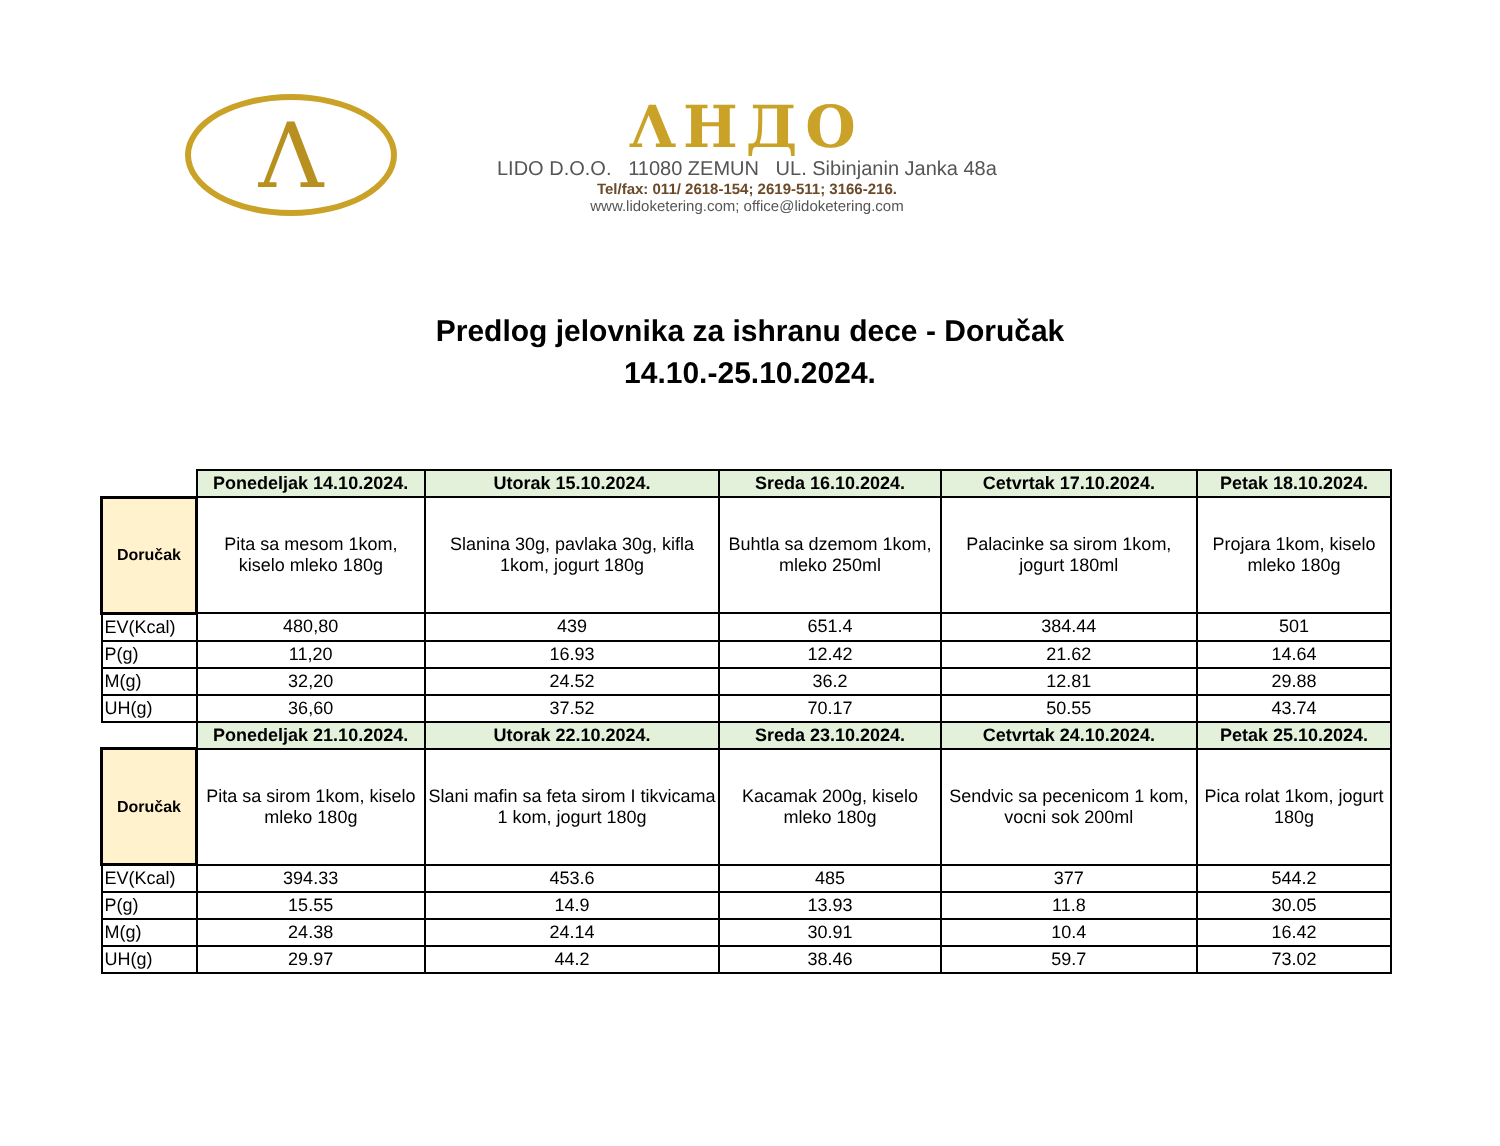Λ
ΛHДO
LIDO D.O.O. 11080 ZEMUN UL. Sibinjanin Janka 48a
Tel/fax: 011/ 2618-154; 2619-511; 3166-216.
www.lidoketering.com; office@lidoketering.com
Predlog jelovnika za ishranu dece - Doručak
14.10.-25.10.2024.
| | Ponedeljak 14.10.2024. | Utorak 15.10.2024. | Sreda 16.10.2024. | Cetvrtak 17.10.2024. | Petak 18.10.2024. |
| Doručak | Pita sa mesom 1kom, kiselo mleko 180g | Slanina 30g, pavlaka 30g, kifla 1kom, jogurt 180g | Buhtla sa dzemom 1kom, mleko 250ml | Palacinke sa sirom 1kom, jogurt 180ml | Projara 1kom, kiselo mleko 180g |
| EV(Kcal) | 480,80 | 439 | 651.4 | 384.44 | 501 |
| P(g) | 11,20 | 16.93 | 12.42 | 21.62 | 14.64 |
| M(g) | 32,20 | 24.52 | 36.2 | 12.81 | 29.88 |
| UH(g) | 36,60 | 37.52 | 70.17 | 50.55 | 43.74 |
| | Ponedeljak 21.10.2024. | Utorak 22.10.2024. | Sreda 23.10.2024. | Cetvrtak 24.10.2024. | Petak 25.10.2024. |
| Doručak | Pita sa sirom 1kom, kiselo mleko 180g | Slani mafin sa feta sirom I tikvicama 1 kom, jogurt 180g | Kacamak 200g, kiselo mleko 180g | Sendvic sa pecenicom 1 kom, vocni sok 200ml | Pica rolat 1kom, jogurt 180g |
| EV(Kcal) | 394.33 | 453.6 | 485 | 377 | 544.2 |
| P(g) | 15.55 | 14.9 | 13.93 | 11.8 | 30.05 |
| M(g) | 24.38 | 24.14 | 30.91 | 10.4 | 16.42 |
| UH(g) | 29.97 | 44.2 | 38.46 | 59.7 | 73.02 |